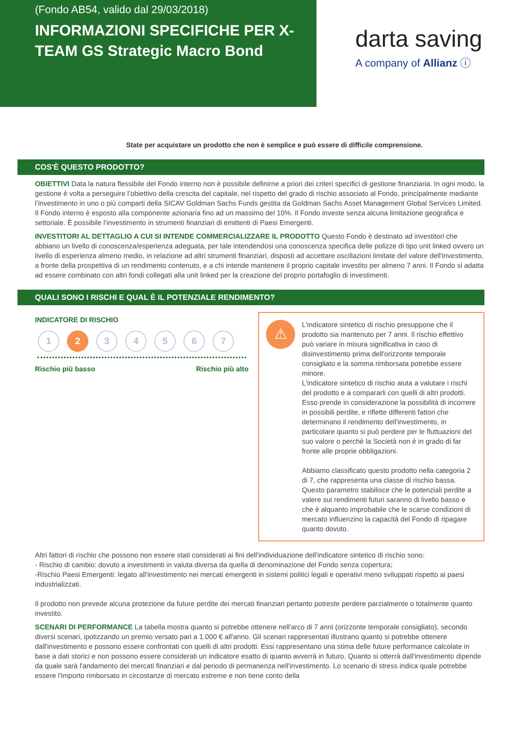(Fondo AB54, valido dal 29/03/2018)
INFORMAZIONI SPECIFICHE PER X-TEAM GS Strategic Macro Bond
darta saving
A company of Allianz ⓘ
State per acquistare un prodotto che non è semplice e può essere di difficile comprensione.
COS'È QUESTO PRODOTTO?
OBIETTIVI Data la natura flessibile del Fondo interno non è possibile definirne a priori dei criteri specifici di gestione finanziaria. In ogni modo, la gestione è volta a perseguire l’obiettivo della crescita del capitale, nel rispetto del grado di rischio associato al Fondo, principalmente mediante l’investimento in uno o più comparti della SICAV Goldman Sachs Funds gestita da Goldman Sachs Asset Management Global Services Limited. Il Fondo interno è esposto alla componente azionaria fino ad un massimo del 10%. Il Fondo investe senza alcuna limitazione geografica e settoriale. È possibile l’investimento in strumenti finanziari di emittenti di Paesi Emergenti.
INVESTITORI AL DETTAGLIO A CUI SI INTENDE COMMERCIALIZZARE IL PRODOTTO Questo Fondo è destinato ad investitori che abbiano un livello di conoscenza/esperienza adeguata, per tale intendendosi una conoscenza specifica delle polizze di tipo unit linked ovvero un livello di esperienza almeno medio, in relazione ad altri strumenti finanziari, disposti ad accettare oscillazioni limitate del valore dell'investimento, a fronte della prospettiva di un rendimento contenuto, e a chi intende mantenere il proprio capitale investito per almeno 7 anni. Il Fondo si adatta ad essere combinato con altri fondi collegati alla unit linked per la creazione del proprio portafoglio di investimenti.
QUALI SONO I RISCHI E QUAL È IL POTENZIALE RENDIMENTO?
INDICATORE DI RISCHIO
1 2 34567
Rischio più basso Rischio più alto
⚠
L'indicatore sintetico di rischio presuppone che il prodotto sia mantenuto per 7 anni. Il rischio effettivo può variare in misura significativa in caso di disinvestimento prima dell'orizzonte temporale consigliato e la somma rimborsata potrebbe essere minore.
L'indicatore sintetico di rischio aiuta a valutare i rischi del prodotto e a compararli con quelli di altri prodotti. Esso prende in considerazione la possibilità di incorrere in possibili perdite, e riflette differenti fattori che determinano il rendimento dell'investimento, in particolare quanto si può perdere per le fluttuazioni del suo valore o perchè la Società non è in grado di far fronte alle proprie obbligazioni.
Abbiamo classificato questo prodotto nella categoria 2 di 7, che rappresenta una classe di rischio bassa. Questo parametro stabilisce che le potenziali perdite a valere sui rendimenti futuri saranno di livello basso e che è alquanto improbabile che le scarse condizioni di mercato influenzino la capacità del Fondo di ripagare quanto dovuto.
Altri fattori di rischio che possono non essere stati considerati ai fini dell'individuazione dell'indicatore sintetico di rischio sono:
- Rischio di cambio: dovuto a investimenti in valuta diversa da quella di denominazione del Fondo senza copertura;
-Rischio Paesi Emergenti: legato all'investimento nei mercati emergenti in sistemi politici legali e operativi meno sviluppati rispetto ai paesi industrializzati.
Il prodotto non prevede alcuna protezione da future perdite dei mercati finanziari pertanto potreste perdere parzialmente o totalmente quanto investito.
SCENARI DI PERFORMANCE La tabella mostra quanto si potrebbe ottenere nell'arco di 7 anni (orizzonte temporale consigliato), secondo diversi scenari, ipotizzando un premio versato pari a 1.000 € all'anno. Gli scenari rappresentati illustrano quanto si potrebbe ottenere dall'investimento e possono essere confrontati con quelli di altri prodotti. Essi rappresentano una stima delle future performance calcolate in base a dati storici e non possono essere considerati un indicatore esatto di quanto avverrà in futuro. Quanto si otterrà dall'investimento dipende da quale sarà l'andamento dei mercati finanziari e dal periodo di permanenza nell'investimento. Lo scenario di stress indica quale potrebbe essere l'importo rimborsato in circostanze di mercato estreme e non tiene conto della